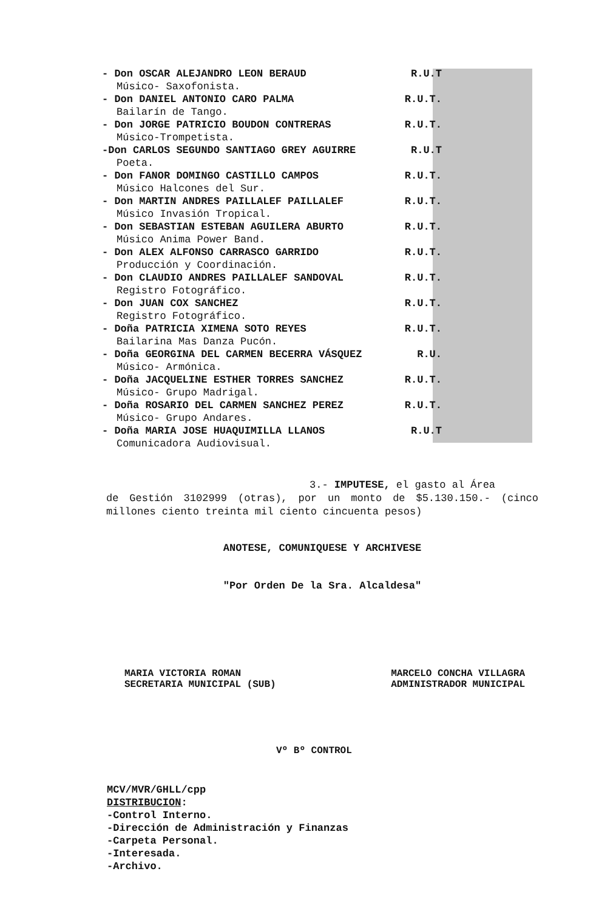- Don OSCAR ALEJANDRO LEON BERAUD R.U.T
Músico- Saxofonista.
- Don DANIEL ANTONIO CARO PALMA R.U.T.
Bailarín de Tango.
- Don JORGE PATRICIO BOUDON CONTRERAS R.U.T.
Músico-Trompetista.
-Don CARLOS SEGUNDO SANTIAGO GREY AGUIRRE R.U.T
Poeta.
- Don FANOR DOMINGO CASTILLO CAMPOS R.U.T.
Músico Halcones del Sur.
- Don MARTIN ANDRES PAILLALEF PAILLALEF R.U.T.
Músico Invasión Tropical.
- Don SEBASTIAN ESTEBAN AGUILERA ABURTO R.U.T.
Músico Anima Power Band.
- Don ALEX ALFONSO CARRASCO GARRIDO R.U.T.
Producción y Coordinación.
- Don CLAUDIO ANDRES PAILLALEF SANDOVAL R.U.T.
Registro Fotográfico.
- Don JUAN COX SANCHEZ R.U.T.
Registro Fotográfico.
- Doña PATRICIA XIMENA SOTO REYES R.U.T.
Bailarina Mas Danza Pucón.
- Doña GEORGINA DEL CARMEN BECERRA VÁSQUEZ R.U.
Músico- Armónica.
- Doña JACQUELINE ESTHER TORRES SANCHEZ R.U.T.
Músico- Grupo Madrigal.
- Doña ROSARIO DEL CARMEN SANCHEZ PEREZ R.U.T.
Músico- Grupo Andares.
- Doña MARIA JOSE HUAQUIMILLA LLANOS R.U.T
Comunicadora Audiovisual.
3.- IMPUTESE, el gasto al Área
de Gestión 3102999 (otras), por un monto de $5.130.150.- (cinco millones ciento treinta mil ciento cincuenta pesos)
ANOTESE, COMUNIQUESE Y ARCHIVESE
"Por Orden De la Sra. Alcaldesa"
MARIA VICTORIA ROMAN
SECRETARIA MUNICIPAL (SUB)
MARCELO CONCHA VILLAGRA
ADMINISTRADOR MUNICIPAL
Vº Bº CONTROL
MCV/MVR/GHLL/cpp
DISTRIBUCION:
-Control Interno.
-Dirección de Administración y Finanzas
-Carpeta Personal.
-Interesada.
-Archivo.